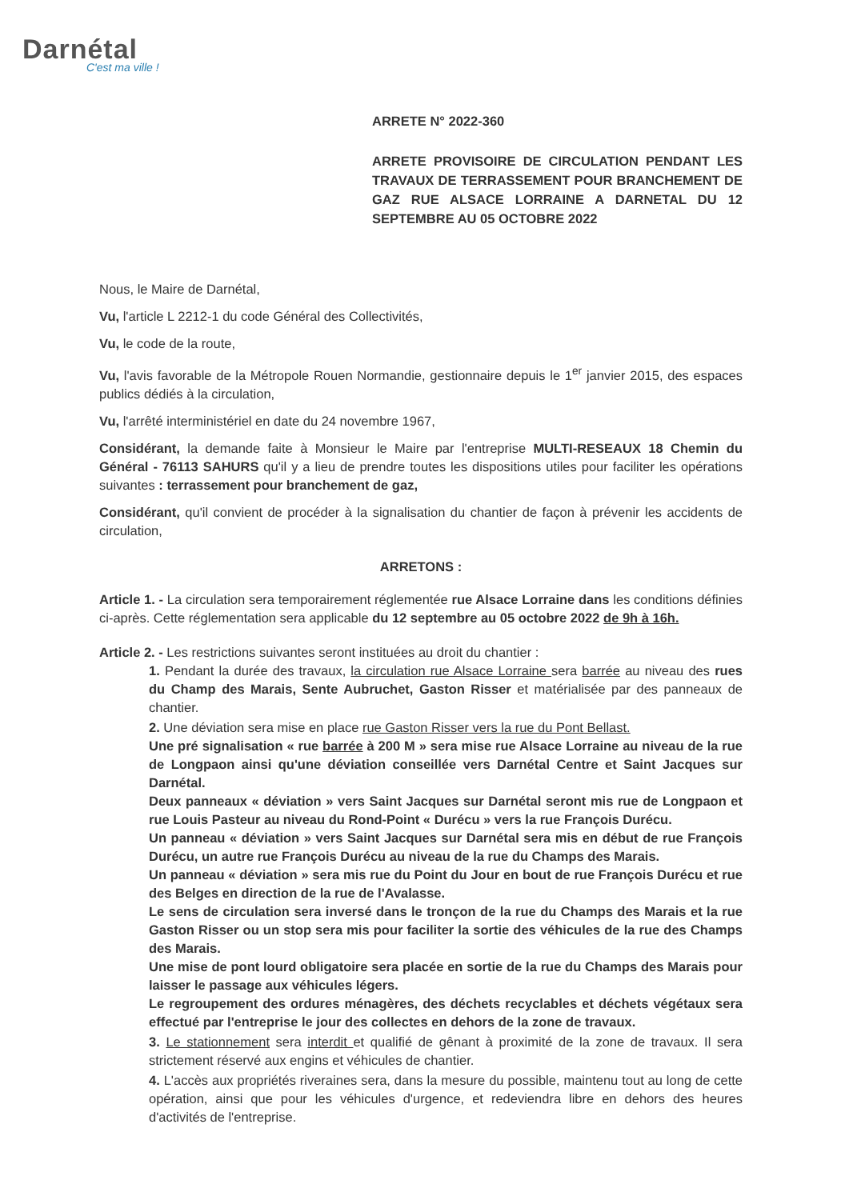Darnétal
C'est ma ville !
ARRETE N° 2022-360
ARRETE PROVISOIRE DE CIRCULATION PENDANT LES TRAVAUX DE TERRASSEMENT POUR BRANCHEMENT DE GAZ RUE ALSACE LORRAINE A DARNETAL DU 12 SEPTEMBRE AU 05 OCTOBRE 2022
Nous, le Maire de Darnétal,
Vu, l'article L 2212-1 du code Général des Collectivités,
Vu, le code de la route,
Vu, l'avis favorable de la Métropole Rouen Normandie, gestionnaire depuis le 1<sup>er</sup> janvier 2015, des espaces publics dédiés à la circulation,
Vu, l'arrêté interministériel en date du 24 novembre 1967,
Considérant, la demande faite à Monsieur le Maire par l'entreprise MULTI-RESEAUX 18 Chemin du Général - 76113 SAHURS qu'il y a lieu de prendre toutes les dispositions utiles pour faciliter les opérations suivantes : terrassement pour branchement de gaz,
Considérant, qu'il convient de procéder à la signalisation du chantier de façon à prévenir les accidents de circulation,
ARRETONS :
Article 1. - La circulation sera temporairement réglementée rue Alsace Lorraine dans les conditions définies ci-après. Cette réglementation sera applicable du 12 septembre au 05 octobre 2022 de 9h à 16h.
Article 2. - Les restrictions suivantes seront instituées au droit du chantier :
1. Pendant la durée des travaux, la circulation rue Alsace Lorraine sera barrée au niveau des rues du Champ des Marais, Sente Aubruchet, Gaston Risser et matérialisée par des panneaux de chantier.
2. Une déviation sera mise en place rue Gaston Risser vers la rue du Pont Bellast.
Une pré signalisation « rue barrée à 200 M » sera mise rue Alsace Lorraine au niveau de la rue de Longpaon ainsi qu'une déviation conseillée vers Darnétal Centre et Saint Jacques sur Darnétal.
Deux panneaux « déviation » vers Saint Jacques sur Darnétal seront mis rue de Longpaon et rue Louis Pasteur au niveau du Rond-Point « Durécu » vers la rue François Durécu.
Un panneau « déviation » vers Saint Jacques sur Darnétal sera mis en début de rue François Durécu, un autre rue François Durécu au niveau de la rue du Champs des Marais.
Un panneau « déviation » sera mis rue du Point du Jour en bout de rue François Durécu et rue des Belges en direction de la rue de l'Avalasse.
Le sens de circulation sera inversé dans le tronçon de la rue du Champs des Marais et la rue Gaston Risser ou un stop sera mis pour faciliter la sortie des véhicules de la rue des Champs des Marais.
Une mise de pont lourd obligatoire sera placée en sortie de la rue du Champs des Marais pour laisser le passage aux véhicules légers.
Le regroupement des ordures ménagères, des déchets recyclables et déchets végétaux sera effectué par l'entreprise le jour des collectes en dehors de la zone de travaux.
3. Le stationnement sera interdit et qualifié de gênant à proximité de la zone de travaux. Il sera strictement réservé aux engins et véhicules de chantier.
4. L'accès aux propriétés riveraines sera, dans la mesure du possible, maintenu tout au long de cette opération, ainsi que pour les véhicules d'urgence, et redeviendra libre en dehors des heures d'activités de l'entreprise.